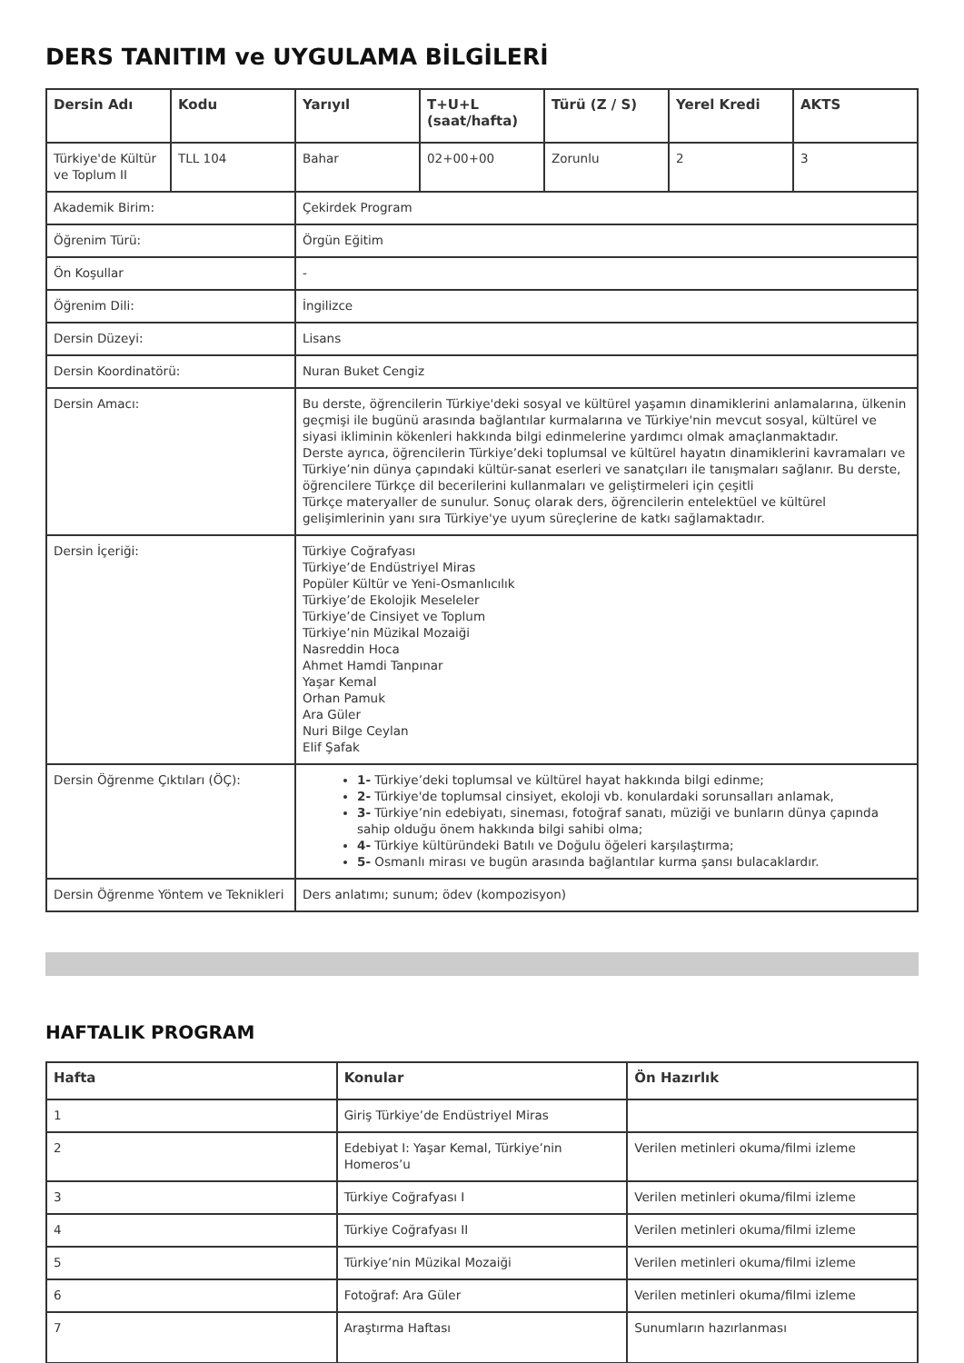DERS TANITIM ve UYGULAMA BİLGİLERİ
| Dersin Adı | Kodu | Yarıyıl | T+U+L (saat/hafta) | Türü (Z / S) | Yerel Kredi | AKTS |
| --- | --- | --- | --- | --- | --- | --- |
| Türkiye'de Kültür ve Toplum II | TLL 104 | Bahar | 02+00+00 | Zorunlu | 2 | 3 |
| Akademik Birim: | | Çekirdek Program | | | | |
| Öğrenim Türü: | | Örgün Eğitim | | | | |
| Ön Koşullar | | - | | | | |
| Öğrenim Dili: | | İngilizce | | | | |
| Dersin Düzeyi: | | Lisans | | | | |
| Dersin Koordinatörü: | | Nuran Buket Cengiz | | | | |
| Dersin Amacı: | | Bu derste, öğrencilerin Türkiye'deki sosyal ve kültürel yaşamın dinamiklerini anlamalarına, ülkenin geçmişi ile bugünü arasında bağlantılar kurmalarına ve Türkiye'nin mevcut sosyal, kültürel ve siyasi ikliminin kökenleri hakkında bilgi edinmelerine yardımcı olmak amaçlanmaktadır. Derste ayrıca, öğrencilerin Türkiye’deki toplumsal ve kültürel hayatın dinamiklerini kavramaları ve Türkiye’nin dünya çapındaki kültür-sanat eserleri ve sanatçıları ile tanışmaları sağlanır. Bu derste, öğrencilere Türkçe dil becerilerini kullanmaları ve geliştirmeleri için çeşitli Türkçe materyaller de sunulur. Sonuç olarak ders, öğrencilerin entelektüel ve kültürel gelişimlerinin yanı sıra Türkiye'ye uyum süreçlerine de katkı sağlamaktadır. | | | | |
| Dersin İçeriği: | | Türkiye Coğrafyası Türkiye’de Endüstriyel Miras Popüler Kültür ve Yeni-Osmanlıcılık Türkiye’de Ekolojik Meseleler Türkiye’de Cinsiyet ve Toplum Türkiye’nin Müzikal Mozaiği Nasreddin Hoca Ahmet Hamdi Tanpınar Yaşar Kemal Orhan Pamuk Ara Güler Nuri Bilge Ceylan Elif Şafak | | | | |
| Dersin Öğrenme Çıktıları (ÖÇ): | | 1- Türkiye’deki toplumsal ve kültürel hayat hakkında bilgi edinme; 2- Türkiye'de toplumsal cinsiyet, ekoloji vb. konulardaki sorunsalları anlamak, 3- Türkiye’nin edebiyatı, sineması, fotoğraf sanatı, müziği ve bunların dünya çapında sahip olduğu önem hakkında bilgi sahibi olma; 4- Türkiye kültüründeki Batılı ve Doğulu öğeleri karşılaştırma; 5- Osmanlı mirası ve bugün arasında bağlantılar kurma şansı bulacaklardır. | | | | |
| Dersin Öğrenme Yöntem ve Teknikleri | | Ders anlatımı; sunum; ödev (kompozisyon) | | | | |
HAFTALIK PROGRAM
| Hafta | Konular | Ön Hazırlık |
| --- | --- | --- |
| 1 | Giriş Türkiye’de Endüstriyel Miras | |
| 2 | Edebiyat I: Yaşar Kemal, Türkiye’nin Homeros’u | Verilen metinleri okuma/filmi izleme |
| 3 | Türkiye Coğrafyası I | Verilen metinleri okuma/filmi izleme |
| 4 | Türkiye Coğrafyası II | Verilen metinleri okuma/filmi izleme |
| 5 | Türkiye’nin Müzikal Mozaiği | Verilen metinleri okuma/filmi izleme |
| 6 | Fotoğraf: Ara Güler | Verilen metinleri okuma/filmi izleme |
| 7 | Araştırma Haftası | Sunumların hazırlanması |